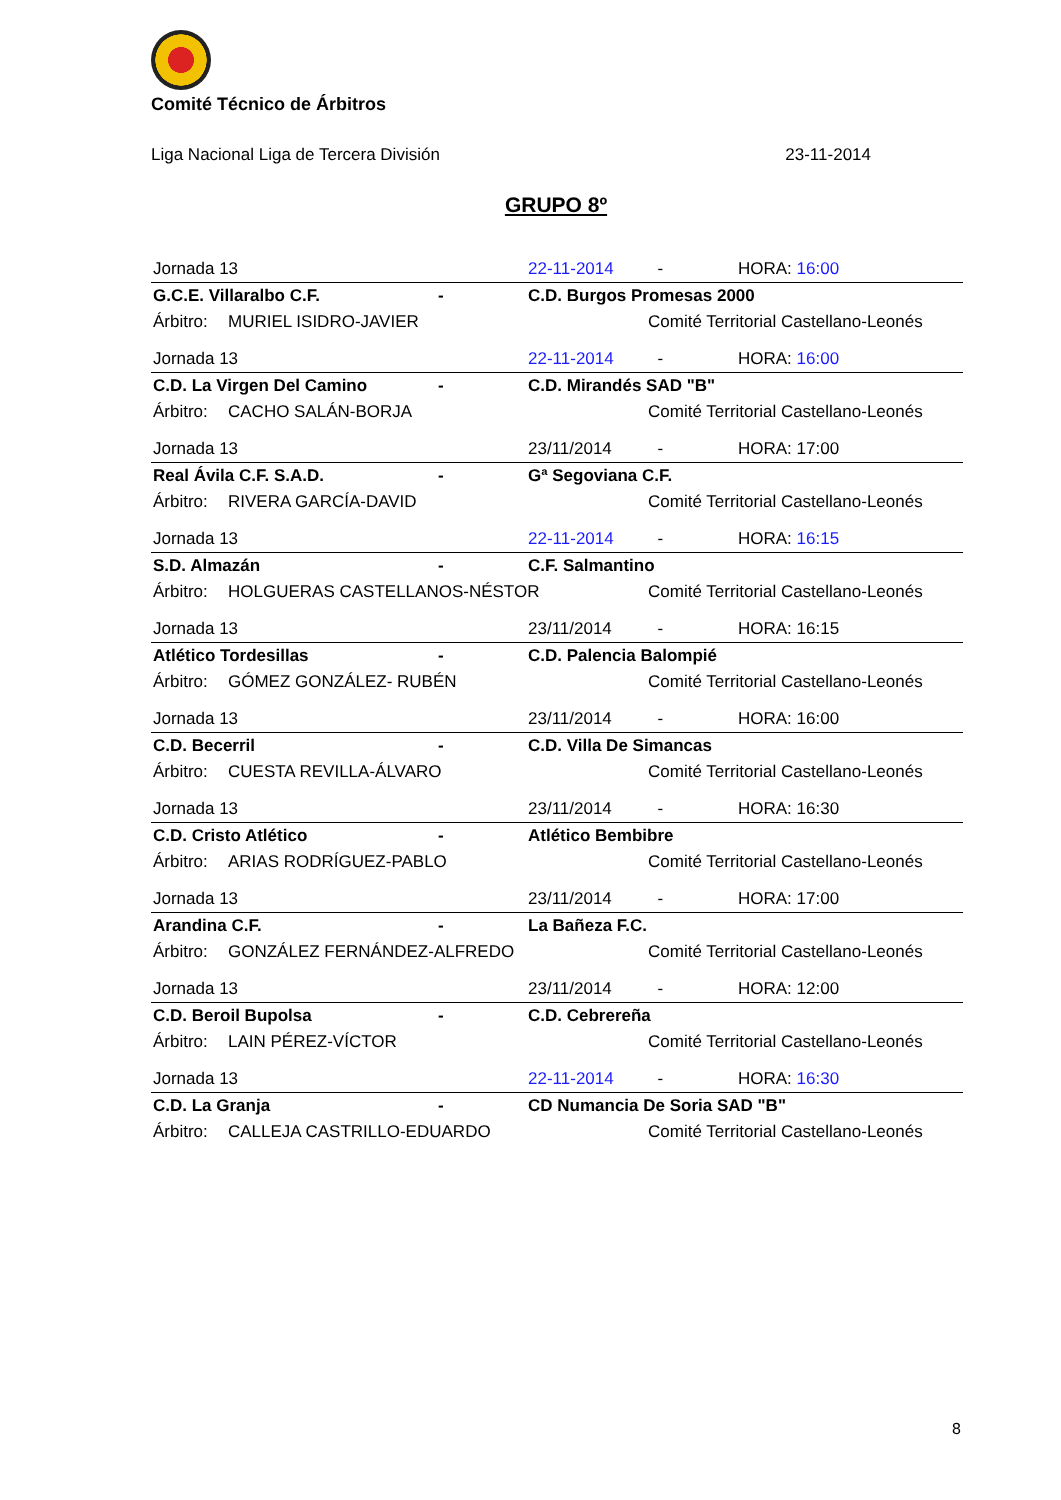Comité Técnico de Árbitros
Liga Nacional Liga de Tercera División 23-11-2014
GRUPO 8º
| Jornada 13 | | | 22-11-2014 | - | HORA: 16:00 |
| G.C.E. Villaralbo C.F. | | - | C.D. Burgos Promesas 2000 | | |
| Árbitro: | MURIEL ISIDRO-JAVIER | | | Comité Territorial Castellano-Leonés | |
| Jornada 13 | | | 22-11-2014 | - | HORA: 16:00 |
| C.D. La Virgen Del Camino | | - | C.D. Mirandés SAD "B" | | |
| Árbitro: | CACHO SALÁN-BORJA | | | Comité Territorial Castellano-Leonés | |
| Jornada 13 | | | 23/11/2014 | - | HORA: 17:00 |
| Real Ávila C.F. S.A.D. | | - | Gª Segoviana C.F. | | |
| Árbitro: | RIVERA GARCÍA-DAVID | | | Comité Territorial Castellano-Leonés | |
| Jornada 13 | | | 22-11-2014 | - | HORA: 16:15 |
| S.D. Almazán | | - | C.F. Salmantino | | |
| Árbitro: | HOLGUERAS CASTELLANOS-NÉSTOR | | | Comité Territorial Castellano-Leonés | |
| Jornada 13 | | | 23/11/2014 | - | HORA: 16:15 |
| Atlético Tordesillas | | - | C.D. Palencia Balompié | | |
| Árbitro: | GÓMEZ GONZÁLEZ- RUBÉN | | | Comité Territorial Castellano-Leonés | |
| Jornada 13 | | | 23/11/2014 | - | HORA: 16:00 |
| C.D. Becerril | | - | C.D. Villa De Simancas | | |
| Árbitro: | CUESTA REVILLA-ÁLVARO | | | Comité Territorial Castellano-Leonés | |
| Jornada 13 | | | 23/11/2014 | - | HORA: 16:30 |
| C.D. Cristo Atlético | | - | Atlético Bembibre | | |
| Árbitro: | ARIAS RODRÍGUEZ-PABLO | | | Comité Territorial Castellano-Leonés | |
| Jornada 13 | | | 23/11/2014 | - | HORA: 17:00 |
| Arandina C.F. | | - | La Bañeza F.C. | | |
| Árbitro: | GONZÁLEZ FERNÁNDEZ-ALFREDO | | | Comité Territorial Castellano-Leonés | |
| Jornada 13 | | | 23/11/2014 | - | HORA: 12:00 |
| C.D. Beroil Bupolsa | | - | C.D. Cebrereña | | |
| Árbitro: | LAIN PÉREZ-VÍCTOR | | | Comité Territorial Castellano-Leonés | |
| Jornada 13 | | | 22-11-2014 | - | HORA: 16:30 |
| C.D. La Granja | | - | CD Numancia De Soria SAD "B" | | |
| Árbitro: | CALLEJA CASTRILLO-EDUARDO | | | Comité Territorial Castellano-Leonés | |
8